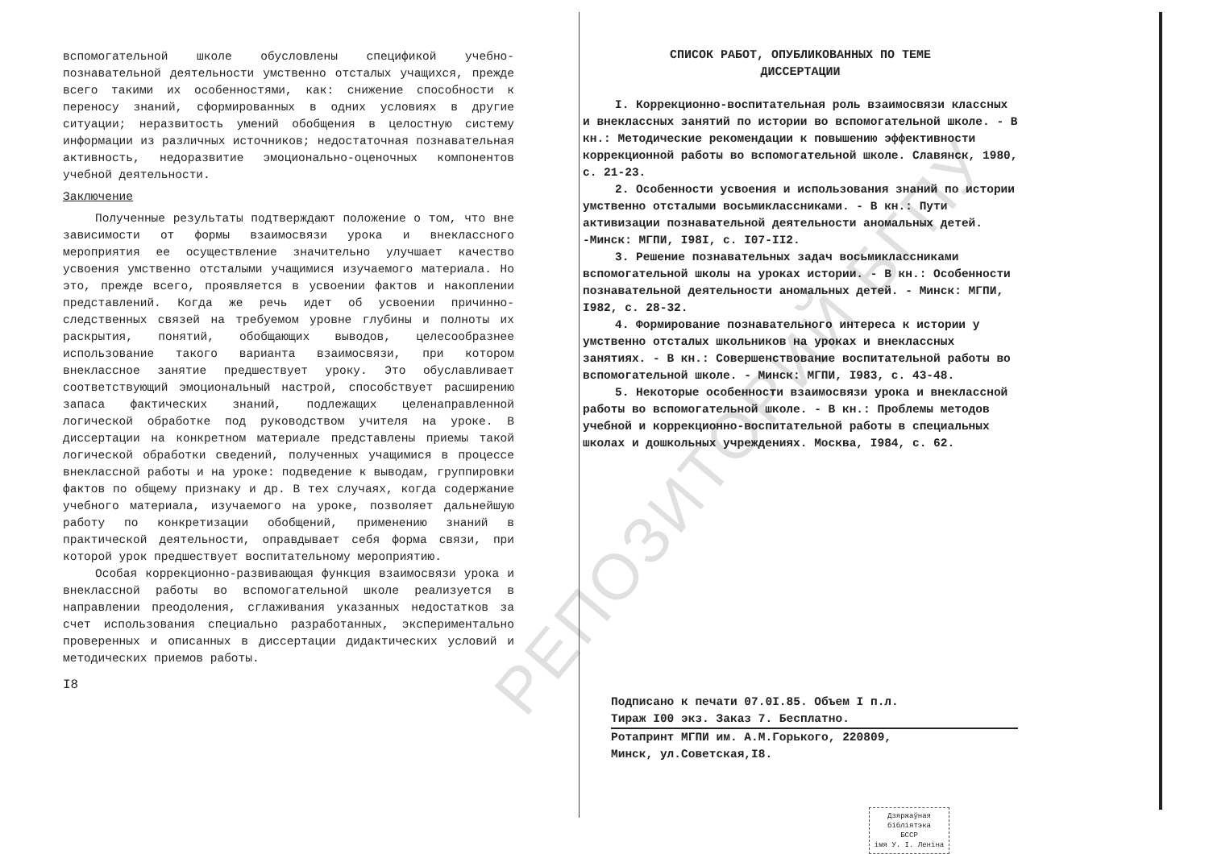вспомогательной школе обусловлены спецификой учебно-познавательной деятельности умственно отсталых учащихся, прежде всего такими их особенностями, как: снижение способности к переносу знаний, сформированных в одних условиях в другие ситуации; неразвитость умений обобщения в целостную систему информации из различных источников; недостаточная познавательная активность, недоразвитие эмоционально-оценочных компонентов учебной деятельности.
Заключение
Полученные результаты подтверждают положение о том, что вне зависимости от формы взаимосвязи урока и внеклассного мероприятия ее осуществление значительно улучшает качество усвоения умственно отсталыми учащимися изучаемого материала. Но это, прежде всего, проявляется в усвоении фактов и накоплении представлений. Когда же речь идет об усвоении причинно-следственных связей на требуемом уровне глубины и полноты их раскрытия, понятий, обобщающих выводов, целесообразнее использование такого варианта взаимосвязи, при котором внеклассное занятие предшествует уроку. Это обуславливает соответствующий эмоциональный настрой, способствует расширению запаса фактических знаний, подлежащих целенаправленной логической обработке под руководством учителя на уроке. В диссертации на конкретном материале представлены приемы такой логической обработки сведений, полученных учащимися в процессе внеклассной работы и на уроке: подведение к выводам, группировки фактов по общему признаку и др. В тех случаях, когда содержание учебного материала, изучаемого на уроке, позволяет дальнейшую работу по конкретизации обобщений, применению знаний в практической деятельности, оправдывает себя форма связи, при которой урок предшествует воспитательному мероприятию.
Особая коррекционно-развивающая функция взаимосвязи урока и внеклассной работы во вспомогательной школе реализуется в направлении преодоления, сглаживания указанных недостатков за счет использования специально разработанных, экспериментально проверенных и описанных в диссертации дидактических условий и методических приемов работы.
I8
РЕПОЗИТОРИЙ БГПУ
СПИСОК РАБОТ, ОПУБЛИКОВАННЫХ ПО ТЕМЕ
ДИССЕРТАЦИИ
I. Коррекционно-воспитательная роль взаимосвязи классных и внеклассных занятий по истории во вспомогательной школе. - В кн.: Методические рекомендации к повышению эффективности коррекционной работы во вспомогательной школе. Славянск, 1980, с. 21-23.
2. Особенности усвоения и использования знаний по истории умственно отсталыми восьмиклассниками. - В кн.: Пути активизации познавательной деятельности аномальных детей. -Минск: МГПИ, I98I, с. I07-II2.
3. Решение познавательных задач восьмиклассниками вспомогательной школы на уроках истории. - В кн.: Особенности познавательной деятельности аномальных детей. - Минск: МГПИ, I982, с. 28-32.
4. Формирование познавательного интереса к истории у умственно отсталых школьников на уроках и внеклассных занятиях. - В кн.: Совершенствование воспитательной работы во вспомогательной школе. - Минск: МГПИ, I983, с. 43-48.
5. Некоторые особенности взаимосвязи урока и внеклассной работы во вспомогательной школе. - В кн.: Проблемы методов учебной и коррекционно-воспитательной работы в специальных школах и дошкольных учреждениях. Москва, I984, с. 62.
Подписано к печати 07.0I.85. Объем I п.л.
Тираж I00 экз. Заказ 7. Бесплатно.
Ротапринт МГПИ им. А.М.Горького, 220809,
Минск, ул.Советская,I8.
Дзяржаўная бібліятэка
БССР
імя У. І. Леніна